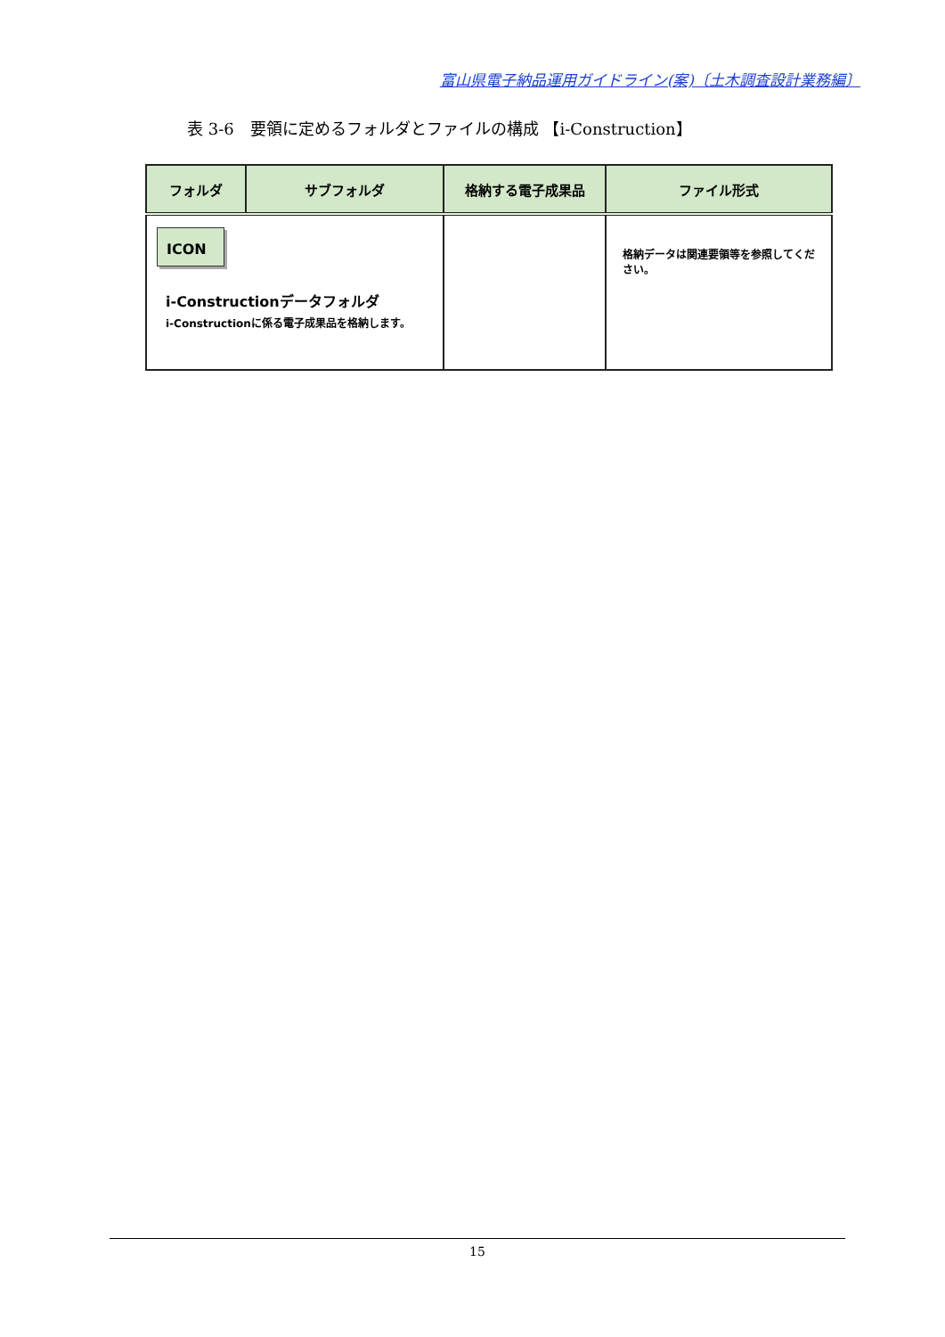富山県電子納品運用ガイドライン(案)〔土木調査設計業務編〕
表 3-6　要領に定めるフォルダとファイルの構成 【i-Construction】
| フォルダ | サブフォルダ | 格納する電子成果品 | ファイル形式 |
| --- | --- | --- | --- |
| ICON i-Constructionデータフォルダ i-Constructionに係る電子成果品を格納します。 | | | 格納データは関連要領等を参照してください。 |
15